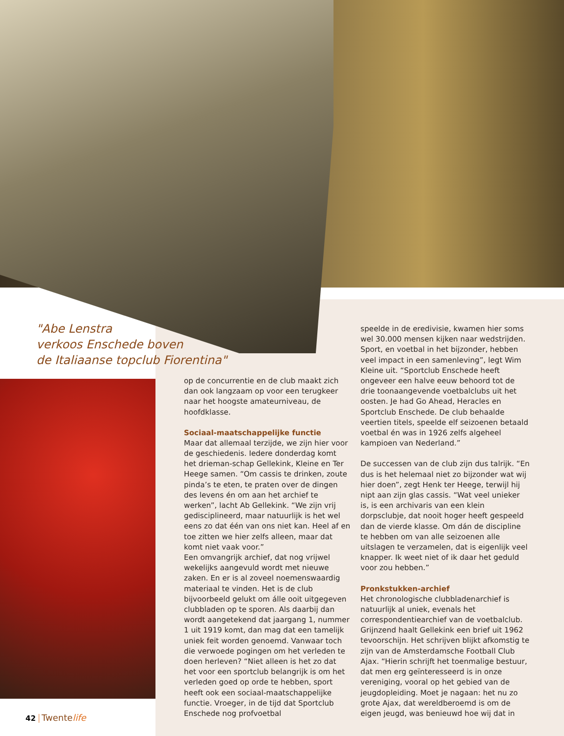"Abe Lenstra
verkoos Enschede boven
de Italiaanse topclub Fiorentina"
op de concurrentie en de club maakt zich dan ook langzaam op voor een terugkeer naar het hoogste amateurniveau, de hoofdklasse.
Sociaal-maatschappelijke functie
Maar dat allemaal terzijde, we zijn hier voor de geschiedenis. Iedere donderdag komt het drieman-schap Gellekink, Kleine en Ter Heege samen. “Om cassis te drinken, zoute pinda’s te eten, te praten over de dingen des levens én om aan het archief te werken”, lacht Ab Gellekink. “We zijn vrij gedisciplineerd, maar natuurlijk is het wel eens zo dat één van ons niet kan. Heel af en toe zitten we hier zelfs alleen, maar dat komt niet vaak voor.”
Een omvangrijk archief, dat nog vrijwel wekelijks aangevuld wordt met nieuwe zaken. En er is al zoveel noemenswaardig materiaal te vinden. Het is de club bijvoorbeeld gelukt om álle ooit uitgegeven clubbladen op te sporen. Als daarbij dan wordt aangetekend dat jaargang 1, nummer 1 uit 1919 komt, dan mag dat een tamelijk uniek feit worden genoemd. Vanwaar toch die verwoede pogingen om het verleden te doen herleven? “Niet alleen is het zo dat het voor een sportclub belangrijk is om het verleden goed op orde te hebben, sport heeft ook een sociaal-maatschappelijke functie. Vroeger, in de tijd dat Sportclub Enschede nog profvoetbal
speelde in de eredivisie, kwamen hier soms wel 30.000 mensen kijken naar wedstrijden. Sport, en voetbal in het bijzonder, hebben veel impact in een samenleving”, legt Wim Kleine uit. “Sportclub Enschede heeft ongeveer een halve eeuw behoord tot de drie toonaangevende voetbalclubs uit het oosten. Je had Go Ahead, Heracles en Sportclub Enschede. De club behaalde veertien titels, speelde elf seizoenen betaald voetbal én was in 1926 zelfs algeheel kampioen van Nederland.”
De successen van de club zijn dus talrijk. “En dus is het helemaal niet zo bijzonder wat wij hier doen”, zegt Henk ter Heege, terwijl hij nipt aan zijn glas cassis. “Wat veel unieker is, is een archivaris van een klein dorpsclubje, dat nooit hoger heeft gespeeld dan de vierde klasse. Om dán de discipline te hebben om van alle seizoenen alle uitslagen te verzamelen, dat is eigenlijk veel knapper. Ik weet niet of ik daar het geduld voor zou hebben.”
Pronkstukken-archief
Het chronologische clubbladenarchief is natuurlijk al uniek, evenals het correspondentiearchief van de voetbalclub. Grijnzend haalt Gellekink een brief uit 1962 tevoorschijn. Het schrijven blijkt afkomstig te zijn van de Amsterdamsche Football Club Ajax. “Hierin schrijft het toenmalige bestuur, dat men erg geïnteresseerd is in onze vereniging, vooral op het gebied van de jeugdopleiding. Moet je nagaan: het nu zo grote Ajax, dat wereldberoemd is om de eigen jeugd, was benieuwd hoe wij dat in
42 Twentelife